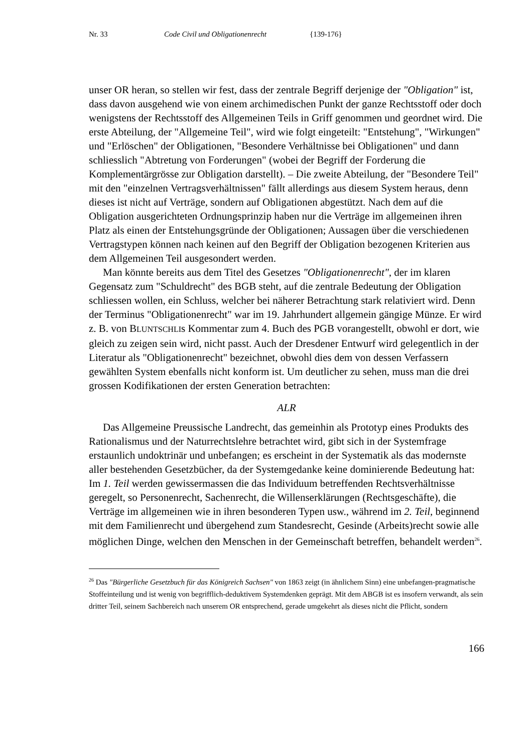Nr. 33 Code Civil und Obligationenrecht {139-176}
unser OR heran, so stellen wir fest, dass der zentrale Begriff derjenige der "Obligation" ist, dass davon ausgehend wie von einem archimedischen Punkt der ganze Rechtsstoff oder doch wenigstens der Rechtsstoff des Allgemeinen Teils in Griff genommen und geordnet wird. Die erste Abteilung, der "Allgemeine Teil", wird wie folgt eingeteilt: "Entstehung", "Wirkungen" und "Erlöschen" der Obligationen, "Besondere Verhältnisse bei Obligationen" und dann schliesslich "Abtretung von Forderungen" (wobei der Begriff der Forderung die Komplementärgrösse zur Obligation darstellt). – Die zweite Abteilung, der "Besondere Teil" mit den "einzelnen Vertragsverhältnissen" fällt allerdings aus diesem System heraus, denn dieses ist nicht auf Verträge, sondern auf Obligationen abgestützt. Nach dem auf die Obligation ausgerichteten Ordnungsprinzip haben nur die Verträge im allgemeinen ihren Platz als einen der Entstehungsgründe der Obligationen; Aussagen über die verschiedenen Vertragstypen können nach keinen auf den Begriff der Obligation bezogenen Kriterien aus dem Allgemeinen Teil ausgesondert werden.
Man könnte bereits aus dem Titel des Gesetzes "Obligationenrecht", der im klaren Gegensatz zum "Schuldrecht" des BGB steht, auf die zentrale Bedeutung der Obligation schliessen wollen, ein Schluss, welcher bei näherer Betrachtung stark relativiert wird. Denn der Terminus "Obligationenrecht" war im 19. Jahrhundert allgemein gängige Münze. Er wird z. B. von BLUNTSCHLIs Kommentar zum 4. Buch des PGB vorangestellt, obwohl er dort, wie gleich zu zeigen sein wird, nicht passt. Auch der Dresdener Entwurf wird gelegentlich in der Literatur als "Obligationenrecht" bezeichnet, obwohl dies dem von dessen Verfassern gewählten System ebenfalls nicht konform ist. Um deutlicher zu sehen, muss man die drei grossen Kodifikationen der ersten Generation betrachten:
ALR
Das Allgemeine Preussische Landrecht, das gemeinhin als Prototyp eines Produkts des Rationalismus und der Naturrechtslehre betrachtet wird, gibt sich in der Systemfrage erstaunlich undoktrinär und unbefangen; es erscheint in der Systematik als das modernste aller bestehenden Gesetzbücher, da der Systemgedanke keine dominierende Bedeutung hat: Im 1. Teil werden gewissermassen die das Individuum betreffenden Rechtsverhältnisse geregelt, so Personenrecht, Sachenrecht, die Willenserklärungen (Rechtsgeschäfte), die Verträge im allgemeinen wie in ihren besonderen Typen usw., während im 2. Teil, beginnend mit dem Familienrecht und übergehend zum Standesrecht, Gesinde (Arbeits)recht sowie alle möglichen Dinge, welchen den Menschen in der Gemeinschaft betreffen, behandelt werden<sup>26</sup>.
<sup>26</sup> Das "Bürgerliche Gesetzbuch für das Königreich Sachsen" von 1863 zeigt (in ähnlichem Sinn) eine unbefangen-pragmatische Stoffeinteilung und ist wenig von begrifflich-deduktivem Systemdenken geprägt. Mit dem ABGB ist es insofern verwandt, als sein dritter Teil, seinem Sachbereich nach unserem OR entsprechend, gerade umgekehrt als dieses nicht die Pflicht, sondern
166